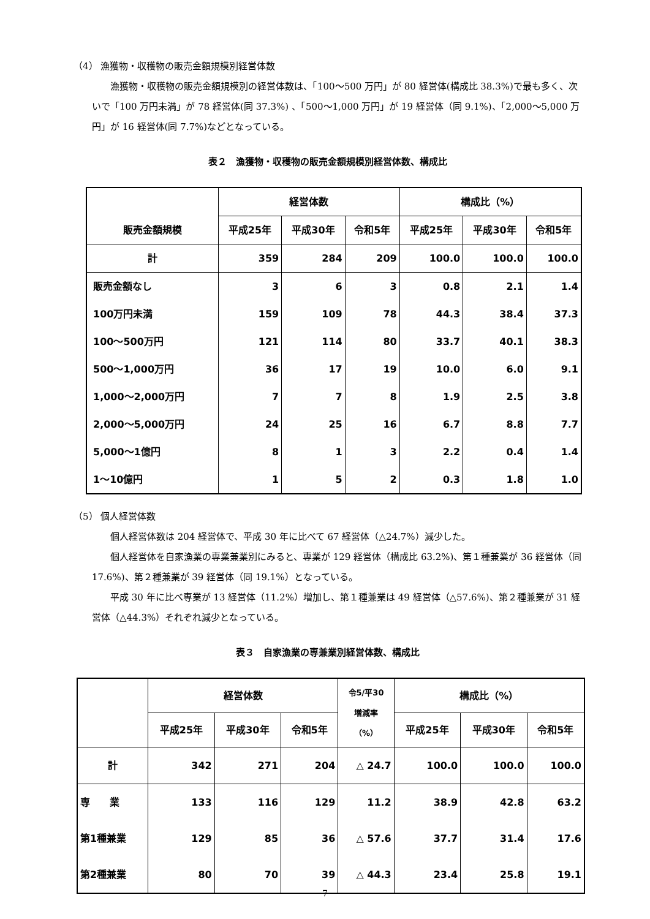（4） 漁獲物・収穫物の販売金額規模別経営体数
漁獲物・収穫物の販売金額規模別の経営体数は、「100～500 万円」が 80 経営体(構成比 38.3%)で最も多く、次いで「100 万円未満」が 78 経営体(同 37.3%) 、「500～1,000 万円」が 19 経営体（同 9.1%)、「2,000～5,000 万円」が 16 経営体(同 7.7%)などとなっている。
表２　漁獲物・収穫物の販売金額規模別経営体数、構成比
| 販売金額規模 | 経営体数 | | | 構成比（%） | | |
| --- | --- | --- | --- | --- | --- | --- |
| | 平成25年 | 平成30年 | 令和5年 | 平成25年 | 平成30年 | 令和5年 |
| 計 | 359 | 284 | 209 | 100.0 | 100.0 | 100.0 |
| 販売金額なし | 3 | 6 | 3 | 0.8 | 2.1 | 1.4 |
| 100万円未満 | 159 | 109 | 78 | 44.3 | 38.4 | 37.3 |
| 100～500万円 | 121 | 114 | 80 | 33.7 | 40.1 | 38.3 |
| 500～1,000万円 | 36 | 17 | 19 | 10.0 | 6.0 | 9.1 |
| 1,000～2,000万円 | 7 | 7 | 8 | 1.9 | 2.5 | 3.8 |
| 2,000～5,000万円 | 24 | 25 | 16 | 6.7 | 8.8 | 7.7 |
| 5,000～1億円 | 8 | 1 | 3 | 2.2 | 0.4 | 1.4 |
| 1～10億円 | 1 | 5 | 2 | 0.3 | 1.8 | 1.0 |
（5） 個人経営体数
個人経営体数は 204 経営体で、平成 30 年に比べて 67 経営体（△24.7%）減少した。
個人経営体を自家漁業の専業兼業別にみると、専業が 129 経営体（構成比 63.2%)、第１種兼業が 36 経営体（同 17.6%)、第２種兼業が 39 経営体（同 19.1%）となっている。
平成 30 年に比べ専業が 13 経営体（11.2%）増加し、第１種兼業は 49 経営体（△57.6%)、第２種兼業が 31 経営体（△44.3%）それぞれ減少となっている。
表３　自家漁業の専兼業別経営体数、構成比
| | 経営体数 | | | 令5/平30 増減率 （%） | 構成比（%） | | |
| --- | --- | --- | --- | --- | --- | --- | --- |
| | 平成25年 | 平成30年 | 令和5年 | | 平成25年 | 平成30年 | 令和5年 |
| 計 | 342 | 271 | 204 | △ 24.7 | 100.0 | 100.0 | 100.0 |
| 専 業 | 133 | 116 | 129 | 11.2 | 38.9 | 42.8 | 63.2 |
| 第1種兼業 | 129 | 85 | 36 | △ 57.6 | 37.7 | 31.4 | 17.6 |
| 第2種兼業 | 80 | 70 | 39 | △ 44.3 | 23.4 | 25.8 | 19.1 |
7